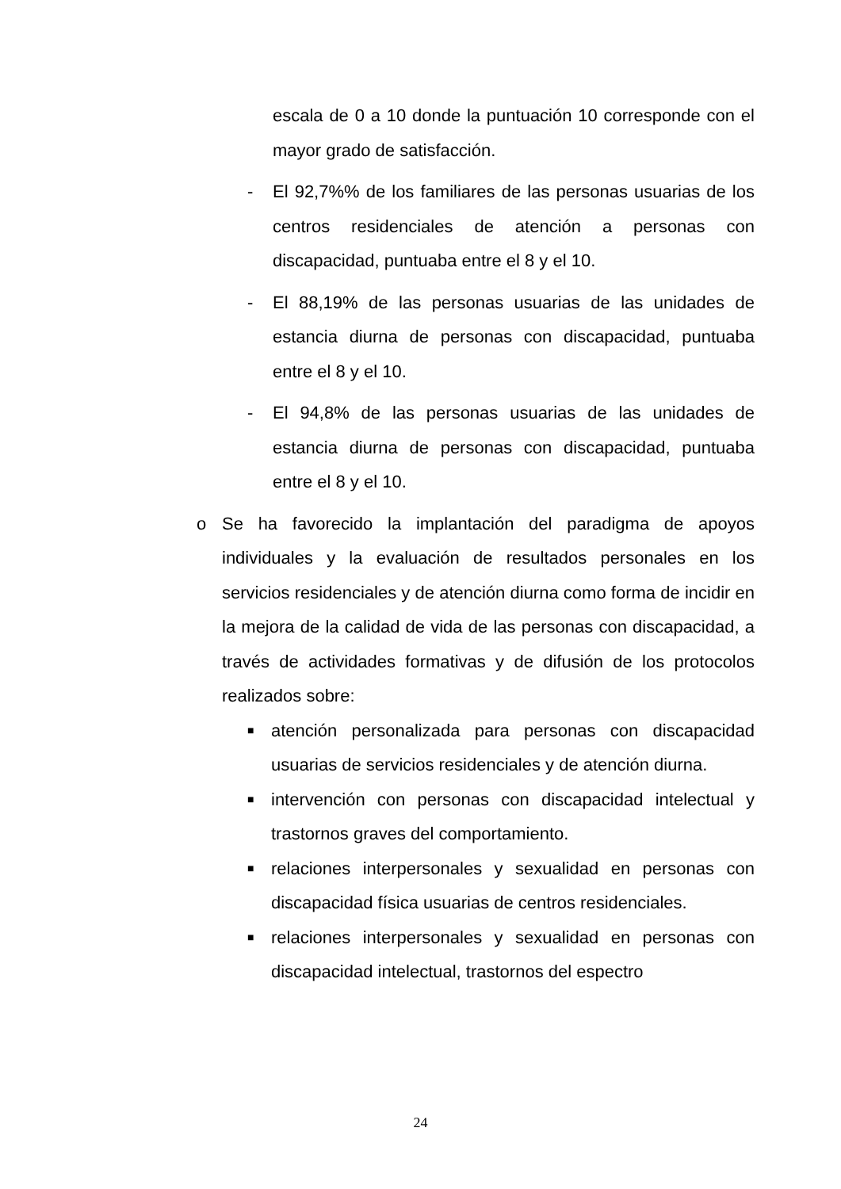escala de 0 a 10 donde la puntuación 10 corresponde con el mayor grado de satisfacción.
- El 92,7%% de los familiares de las personas usuarias de los centros residenciales de atención a personas con discapacidad, puntuaba entre el 8 y el 10.
- El 88,19% de las personas usuarias de las unidades de estancia diurna de personas con discapacidad, puntuaba entre el 8 y el 10.
- El 94,8% de las personas usuarias de las unidades de estancia diurna de personas con discapacidad, puntuaba entre el 8 y el 10.
o Se ha favorecido la implantación del paradigma de apoyos individuales y la evaluación de resultados personales en los servicios residenciales y de atención diurna como forma de incidir en la mejora de la calidad de vida de las personas con discapacidad, a través de actividades formativas y de difusión de los protocolos realizados sobre:
■ atención personalizada para personas con discapacidad usuarias de servicios residenciales y de atención diurna.
■ intervención con personas con discapacidad intelectual y trastornos graves del comportamiento.
■ relaciones interpersonales y sexualidad en personas con discapacidad física usuarias de centros residenciales.
■ relaciones interpersonales y sexualidad en personas con discapacidad intelectual, trastornos del espectro
24